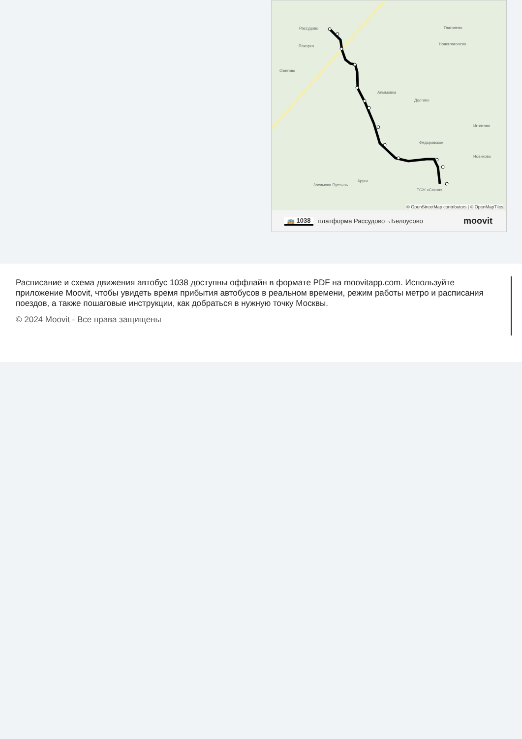Рассудово Глаголево
Новоглаголево Пахорка
Ожигово
Алымовка
Долгино
Игнатово
Фёдоровское
Новиково
Круги
Зосимова Пустынь
ТСЖ «Сохна»
© OpenStreetMap contributors | © OpenMapTiles
🚌 1038 платформа Рассудово→Белоусово moovit
Расписание и схема движения автобус 1038 доступны оффлайн в формате PDF на moovitapp.com. Используйте приложение Moovit, чтобы увидеть время прибытия автобусов в реальном времени, режим работы метро и расписания поездов, а также пошаговые инструкции, как добраться в нужную точку Москвы.
© 2024 Moovit - Все права защищены